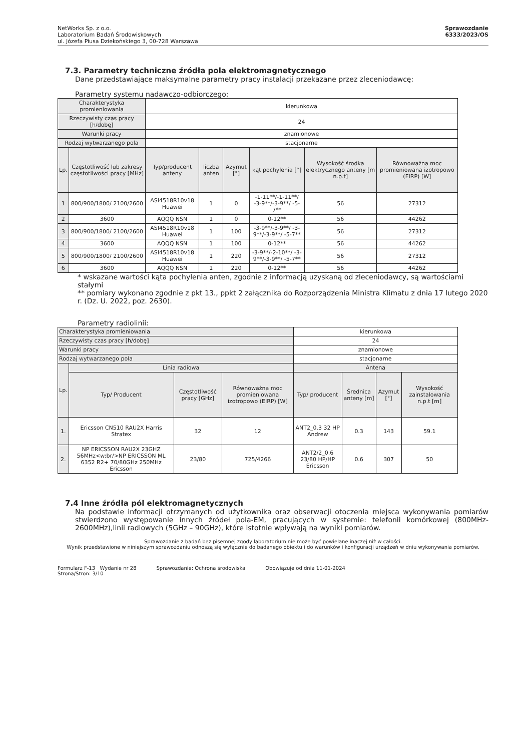NetWorks Sp. z o.o.
Laboratorium Badań Środowiskowych
ul. Józefa Piusa Dziekońskiego 3, 00-728 Warszawa
Sprawozdanie
6333/2023/OS
7.3. Parametry techniczne źródła pola elektromagnetycznego
Dane przedstawiające maksymalne parametry pracy instalacji przekazane przez zleceniodawcę:
Parametry systemu nadawczo-odbiorczego:
| Charakterystyka promieniowania | | kierunkowa | | | | | |
| Rzeczywisty czas pracy [h/dobę] | | 24 | | | | | |
| Warunki pracy | | znamionowe | | | | | |
| Rodzaj wytwarzanego pola | | stacjonarne | | | | | |
| Lp. | Częstotliwość lub zakresy częstotliwości pracy [MHz] | Typ/producent anteny | liczba anten | Azymut [°] | kąt pochylenia [°] | Wysokość środka elektrycznego anteny [m n.p.t] | Równoważna moc promieniowana izotropowo (EIRP) [W] |
| 1 | 800/900/1800/ 2100/2600 | ASI4518R10v18 Huawei | 1 | 0 | -1-11**/-1-11**/ -3-9**/-3-9**/ -5-7** | 56 | 27312 |
| 2 | 3600 | AQQQ NSN | 1 | 0 | 0-12** | 56 | 44262 |
| 3 | 800/900/1800/ 2100/2600 | ASI4518R10v18 Huawei | 1 | 100 | -3-9**/-3-9**/ -3-9**/-3-9**/ -5-7** | 56 | 27312 |
| 4 | 3600 | AQQQ NSN | 1 | 100 | 0-12** | 56 | 44262 |
| 5 | 800/900/1800/ 2100/2600 | ASI4518R10v18 Huawei | 1 | 220 | -3-9**/-2-10**/ -3-9**/-3-9**/ -5-7** | 56 | 27312 |
| 6 | 3600 | AQQQ NSN | 1 | 220 | 0-12** | 56 | 44262 |
* wskazane wartości kąta pochylenia anten, zgodnie z informacją uzyskaną od zleceniodawcy, są wartościami stałymi
** pomiary wykonano zgodnie z pkt 13., ppkt 2 załącznika do Rozporządzenia Ministra Klimatu z dnia 17 lutego 2020 r. (Dz. U. 2022, poz. 2630).
Parametry radiolinii:
| Charakterystyka promieniowania | | | | kierunkowa | | | |
| Rzeczywisty czas pracy [h/dobę] | | | | 24 | | | |
| Warunki pracy | | | | znamionowe | | | |
| Rodzaj wytwarzanego pola | | | | stacjonarne | | | |
| Lp. | Linia radiowa | | | Antena | | | |
| | Typ/ Producent | Częstotliwość pracy [GHz] | Równoważna moc promieniowana izotropowo (EIRP) [W] | Typ/ producent | Średnica anteny [m] | Azymut [°] | Wysokość zainstalowania n.p.t [m] |
| 1. | Ericsson CN510 RAU2X Harris Stratex | 32 | 12 | ANT2_0.3 32 HP Andrew | 0.3 | 143 | 59.1 |
| 2. | NP ERICSSON RAU2X 23GHZ 56MHz<w:br/>NP ERICSSON ML 6352 R2+ 70/80GHz 250MHz Ericsson | 23/80 | 725/4266 | ANT2/2_0.6 23/80 HP/HP Ericsson | 0.6 | 307 | 50 |
7.4 Inne źródła pól elektromagnetycznych
Na podstawie informacji otrzymanych od użytkownika oraz obserwacji otoczenia miejsca wykonywania pomiarów stwierdzono występowanie innych źródeł pola-EM, pracujących w systemie: telefonii komórkowej (800MHz-2600MHz),linii radiowych (5GHz – 90GHz), które istotnie wpływają na wyniki pomiarów.
Sprawozdanie z badań bez pisemnej zgody laboratorium nie może być powielane inaczej niż w całości.
Wynik przedstawione w niniejszym sprawozdaniu odnoszą się wyłącznie do badanego obiektu i do warunków i konfiguracji urządzeń w dniu wykonywania pomiarów.
Formularz F-13 Wydanie nr 28
Strona/Stron: 3/10
Sprawozdanie: Ochrona środowiska
Obowiązuje od dnia 11-01-2024